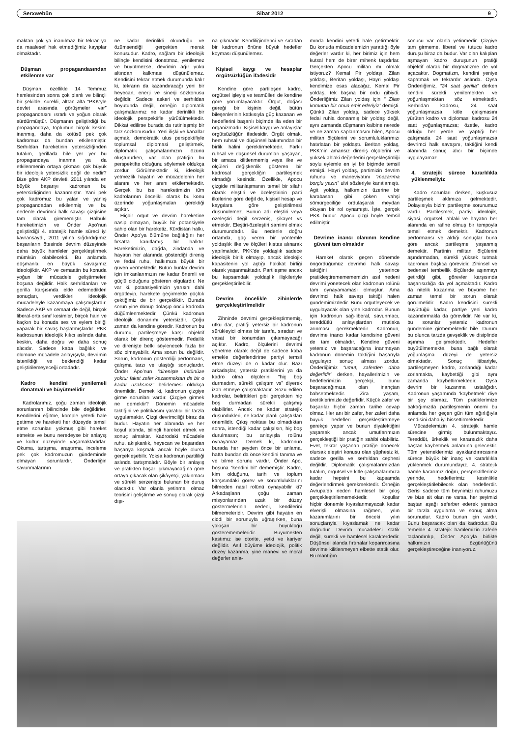Serxwebûn Sibat 2012 9
maktan çok ya inanılmaz bir tekrar ya da maalesef hak etmediğimiz kayıplar olmaktadır.
Düşman propagandasından etkilenme var
Düşman, özellikle 14 Temmuz hamlesinden sonra çok planlı ve bilinçli bir şekilde, sürekli, alttan alta “PKK’yle devlet arasında görüşmeler var” propagandasını ısrarlı ve yoğun olarak sürdürmüştür. Düşmanın geliştirdiği bu propagandaya, toplumun birçok kesimi inanmış, daha da kötüsü pek çok kadromuz da bundan etkilenmiştir. Serhıldan hareketinin yetersizliğinden tutalım, gerillada bile yer yer bu propagandaya inanma ya da etkilenmenin ortaya çıkması çok büyük bir ideolojik yetersizlik değil de nedir? Bize göre AKP devleti, 2011 yılında en büyük başarıyı kadronun bu yetersizliğinden kazanmıştır. Yani pek çok kadromuz bu yalan ve yanlış propagandadan etkilenmiş ve bu nedenle devrimci halk savaşı çizgisine tam olarak girememiştir. Halbuki hareketimizin ve Önder Apo’nun geliştirdiği 4. stratejik hamle süreci iyi kavransaydı, 2011 yılına sığdırdığımız başarıların ötesinde devrim düzeyinde daha büyük hamleler gerçekleştirmek mümkün olabilecekti. Bu anlamda düşmanla en büyük savaşımız ideolojiktir. AKP ve cemaatin bu konuda yoğun bir mücadele geliştirmeleri boşuna değildir. Halk serhıldanları ve gerilla karşısında elde edemedikleri sonuçları, verdikleri ideolojik mücadeleyle kazanmaya çalışmışlardır. Sadece AKP ve cemaat de değil, birçok liberal-orta sınıf kesimler, birçok hain ve kaçkın bu konuda ses ve eylem birliği yaparak bir savaş başlatmışlardır. PKK kadrosunun ideolojik kılıcı aslında daha keskin, daha doğru ve daha sonuç alıcıdır. Sadece kaba bağlılık ve ölümüne mücadele anlayışıyla, devrimin istenildiği ve beklendiği kadar geliştirilemeyeceği ortadadır.
Kadro kendini yenilemeli donatmalı ve büyütmelidir
Kadrolarımız, çoğu zaman ideolojik sorunlarının bilincinde bile değildirler. Kendilerini eğitme, komple yeterli hale getirme ve hareketi her düzeyde temsil etme sorunları yokmuş gibi hareket etmekte ve bunu neredeyse bir anlayış ve kültür düzeyinde yaşamaktadırlar. Okuma, tartışma, araştırma, inceleme pek çok kadromuzun gündeminde olmayan sorunlardır. Önderliğin savunmalarının
ne kadar derinlikli okunduğu ve özümsendiği gerçekten merak konusudur. Kadro, sağlam bir ideolojik bilinçle kendisini donatmaz, yenilemez ve büyütmezse, devrimin ağır yükü altından kalkması düşünülemez. Kendisini tekrar etmek durumunda kalır ki, tekrarın da kazandıracağı yeni bir heyecan, enerji ve sinerji sözkonusu değildir. Sadece askeri ve serhıldan boyutunda değil, örneğin diplomatik çalışmalarımız ne kadar derinlikli bir ideolojik perspektifle yürütülmektedir. Dikkat edilirse burada da rutinleşmiş bir tarz sözkonusudur. Yeni ilişki ve kanallar açmak, demokratik ulus perspektifiyle toplumsal diplomasi geliştirmek, diplomatik çalışmalarımızın özünü oluştururken, var olan pratiğin bu perspektifte olduğunu söylemek oldukça zordur. Görülmektedir ki, ideolojik yetmezlik hayatın ve mücadelenin her alanını ve her anını etkilemektedir. Gerçek bu ise hareketimizin tüm kadrolarının öncelikli olarak bu konu üzerinde yoğunlaşmaları gerektiği açıktır.
Hiçbir örgüt ve devrim hareketine nasip olmayan, büyük bir potansiyele sahip olan bir hareketiz. Kürdistan halkı, Önder Apo’ya ölümüne bağlılığını her fırsatta kanıtlamış bir halktır. Hareketimizin, dağda, zindanda ve hayatın her alanında gösterdiği direniş ve fedai ruhu, halkımıza büyük bir güven vermektedir. Bütün bunlar devrim için imkanlarımızın ne kadar önemli ve güçlü olduğunu gösteren olgulardır. Ne var ki, potansiyelimizin yarısını dahi örgütleyip, harekete geçirmekte güçlük çektiğimiz de bir gerçekliktir. Burada sorun yine dönüp dolaşıp öncü kadroda düğümlenmektedir. Çünkü kadronun ideolojik donanımı yetersizdir. Çoğu zaman da kendine göredir. Kadronun bu durumu, partileşmeye karşı objektif olarak bir direnç göstermedir. Fedailik ve direnişte belki söylenecek fazla bir söz olmayabilir. Ama sorun bu değildir. Sorun, kadronun gösterdiği performans, çalışma tarzı ve ulaştığı sonuçlardır. Önder Apo’nun “direnişte üstünüze yoktur fakat zafer kazanmaktan da bir o kadar uzaksınız” belirlemesi oldukça önemlidir. Demek ki, kadronun çizgiye girme sorunları vardır. Çizgiye girmek ne demektir? Dönemin mücadele taktiğini ve politikasını yaratıcı bir tarzla uygulamaktır. Çizgi devrimciliği biraz da budur. Hayatın her alanında ve her koşul altında, bilinçli hareket etmek ve sonuç almaktır. Kadrodaki mücadele ruhu, akışkanlık, heyecan ve başarıdan başarıya koşmak ancak böyle olursa gerçekleşebilir. Yoksa kadronun partililiği aslında tartışmalıdır. Böyle bir anlayış ve pratikten başarı çıkmayacağına göre ortaya çıkacak olan şikâyetçi, yakınmacı ve sürekli serzenişte bulunan bir duruş olacaktır. Var olanla yetinme, olmaz teorisini geliştirme ve sonuç olarak çizgi dışı-
na çıkmadır. Kendiliğindenci ve sıradan bir kadronun önüne büyük hedefler koyması düşünülemez.
Kişisel kaygı ve hesaplar örgütsüzlüğün ifadesidir
Kendine göre partileşen kadro, örgütsel işleyiş ve teamülleri de kendine göre yorumlayacaktır. Örgüt, doğası gereği bir kişinin değil, bütün bileşenlerinin katkısıyla güç kazanan ve hedeflerini başarılı biçimde ifa eden bir organizmadır. Kişisel kaygı ve anlayışlar örgütsüzlüğün ifadesidir. Örgüt olmak, hem ruhsal ve düşünsel bakımından bir birlik halini gerektirmektedir. Farklı ruhsal ve düşünsel durumları yaşayan, bir amaca kilitlenmemiş veya ilke ve ölçüleri değişkenlik gösteren bir kadrosal gerçekliğin partileşmek olmadığı kesindir. Özellikle, Apocu çizgide militanlaşmanın temel bir silahı olarak eleştiri ve özeleştirinin parti ilkelerine göre değil de, kişisel hesap ve kaygılara göre geliştirilmesi düşünülemez. Bunun adı eleştiri veya özeleştiri değil serzeniş, şikayet vs etmektir. Eleştiri-özeleştiri samimi olmak durumundadır. Bu nedenle doğru ortamda, güç veren bir yöntemle yoldaşlık ilke ve ölçüleri kıstas alınarak yapılmalıdır. PKK’de yoldaşlık sadece ideolojik birlik olmayıp, ancak ideolojik kapasitenin yol açtığı hakikat birliği olarak yaşanmaktadır. Partileşme ancak bu kapsamdaki yoldaşlık ilişkileriyle gerçekleştirilebilir.
Devrim öncelikle zihinlerde gerçekleştirilmelidir
Zihninde devrimi gerçekleştirmemiş, ufku dar, pratiği yetersiz bir kadronun sürükleyici olması bir tarafa, sıradan ve vasat bir konumdan çıkamayacağı açıktır. Kadro, ölçülerini devrimi yönetme olarak değil de sadece kaba emekle değerlendirirse partiyi temsil etme düzeyi de o kadar olur. Bazı arkadaşlar, yetersiz pratiklerini ya da kadro olma ölçülerini “hiç boş durmadım, sürekli çalıştım vs” diyerek izah etmeye çalışmaktadır. Sözü edilen kadrolar, belirttikleri gibi gerçekten hiç boş durmadan sürekli çalışmış olabilirler. Ancak ne kadar stratejik düşündükleri, ne kadar planlı çalıştıkları önemlidir. Çıkış noktası bu olmadıktan sonra, istendiği kadar çalışılsın, hiç boş durulmasın; bu anlayışla rolünü oynayamaz. Demek ki, kadronun burada her şeyden önce bir anlama, hatta bundan da önce kendini tanıma ve ve bilme sorunu vardır. Önder Apo, boşuna “kendini bil” dememiştir. Kadro, kim olduğunu, tarih ve toplum karşısındaki görev ve sorumluluklarını bilmeden nasıl rolünü oynayabilir ki? Arkadaşların çoğu zaman misyonlarından uzak bir düzey göstermelerinin nedeni, kendilerini bilmemeleridir. Devrim gibi hayatın en ciddi bir sorunuyla uğraşırken, buna yakışan bir büyüklüğü gösterememeleridir. Büyümekten kastımız ise otorite, yetki ve kariyer değildir. Asıl büyüme ideolojik, politik düzey kazanma, yine manevi ve moral değerler anla-
mında kendini yeterli hale getirmektir. Bu konuda mücadelemizin yarattığı öyle değerler vardır ki, her birimiz için hem kutsal hem de birer mihenk taşıdırlar. Gerçekten Apocu militan mı olmak istiyoruz? Kemal Pir yoldaşı, Zilan yoldaşı, Beritan yoldaşı, Hayri yoldaşı kendimize esas alacağız. Kemal Pir yoldaş, tek başına bir ordu gibiydi. Önderliğimiz Zilan yoldaş için “ Zilan komutan biz onun emir erleriyiz” demişti. Çünkü Zilan yoldaş, sadece yüksek fedai ruhla donanmış bir yoldaş değil, aynı zamanda düşmanın kalbine nerede ve ne zaman saplanmasını bilen, Apocu militan ölçülerini ve sorumluluklarımızı hatırlatan bir yoldaştı. Beritan yoldaş, PKK’nin amansız direniş ölçülerini ve yüksek ahlaki değerlerini gerçekleştirdiği soylu eylemle en iyi bir biçimde temsil etmişti. Hayri yoldaş, partimizin devrim ruhunu ve maneviyatını “mezarıma borçlu yazın” ulvi sözleriyle kanıtlamıştı. Agit yoldaş, halkımızın üzerine bir karabasan gibi çöken vahşi sömürgeciliğe ordulaşarak meydan okuyan bir rol oynamıştı. İşte, gerçek PKK budur. Apocu çizgi böyle temsil edilmiştir.
Devrime inancı olanının kendine güveni tam olmalıdır
Hareket olarak geçen dönemde öngördüğümüz devrimci halk savaşı taktiğini yeterince pratikleştirememememizin asıl nedeni devrimi yönetecek olan kadronun rolünü tam oynayamaması olmuştur. Ama devrimci halk savaşı taktiği halen gündemimizdedir. Bunu örgütleyecek ve uygulayacak olan yine kadrodur. Bunun için kadronun sağ-liberal, savunmacı, tereddütlü anlayışlardan mutlaka arınması gerekmektedir. Kadronun, devrime inancı kadar kendisine güveni de tam olmalıdır. Kendine güveni yetersiz ve başaracağına inanmayan kadronun dönemin taktiğini başarıyla uygulayıp sonuç alması zordur. Önderliğimiz “umut, zaferden daha değerlidir” derken, hayallerimizin ve hedeflerimizin gerçekçi, bunu başaracağımıza olan inançtan bahsetmektedir. Zira yaşam, ürettiklerimizle değerlidir. Küçük zafer ve başarılar hiçbir zaman tarihe cevap olmaz. Her anı bir zafer, her zaferi daha büyük hedefleri gerçekleştiremeye gerekçe yapar ve bunun diyalektiğini yaşarsak ancak umutlarımızın gerçekleştiği bir pratiğin sahibi olabiliriz. Evet, tekrar yaşanan pratiğe dönecek olursak eleştiri konusu olan şüphesiz ki, sadece gerilla ve serhıldan cephesi değildir. Diplomatik çalışmalarımızdan tutalım, örgütsel ve kitle çalışmalarımıza kadar hepsini bu kapsamda değerlendirmek gerekmektedir. Örneğin Avrupa’da neden hamlesel bir çıkış gerçekleştirilememektedir. Koşullar hiçbir dönemle kıyaslanmayacak kadar elverişli olmasına rağmen, yılın kazanımlarını bir önceki yılın sonuçlarıyla kıyaslamak ne kadar doğrudur. Devrim mücadelesi statik değil, sürekli ve hamlesel karakterdedir. Düşünsel alanda fırtınalar koparırcasına devrime kilitlenmeyen elbette statik olur. Bu mantığın
sonucu var olanla yetinmedir. Çizgiye tam girmeme, liberal ve tutucu kadro duruşu biraz da budur. Var olan kalıpları aşmayan kadro duruşunun pratiği objektif olarak bir dogmatizme de yol açacaktır. Dogmatizm, kendini yeniye kapatmak ve tekrardır aslında. Oysa Önderliğimiz, “24 saat gerilla” derken kendini sürekli yenilemekten ve yoğunlaşmaktan söz etmektedir. Serhıldan kadrosu, 24 saat yoğunlaşmazsa, kitle çalışmasını yürüten kadro ve diplomasi kadrosu 24 saat yoğunlaşmazsa; özetle, kadro olduğu her yerde ve yaptığı her çalışmada 24 saat yoğunlaşmazsa devrimci halk savaşını, taktiğini kendi alanında sonuç alıcı bir biçimde uygulayamaz.
4. stratejik sürece kararlılıkla yüklenmeliyiz
Kadro sorunları derken, kuşkusuz partileşmek aklımıza gelmektedir. Dolayısıyla bizim partileşme sorunumuz vardır. Partileşmek, partiyi ideolojik, siyasi, örgütsel, ahlaki ve hayatın her alanında en rafine olmuş bir tempoyla temsil etmek demektir. Kadronun performansı ve aldığı sonuçlar buna göre ancak partileşme yaşanmış demektir. Partinin militan ölçülerini aşındırmadan, sürekli yüksek tutmak kadronun başlıca görevidir. Zihinsel ve bedensel tembellik ölçülerde aşınmayı getirdiği gibi, görevler karşısında başarısızlığa da yol açmaktadır. Kadro da nitelik kazanma ve büyüme her zaman temel bir sorun olarak görülmelidir. Kadro kendisini sürekli büyüttüğü kadar, partiye yeni kadro kazandırmakla da görevlidir. Ne var ki, bu sorunlar yetersiz kadronun gündemine girmemektedir bile. Durum bu olunca tarzda gevşeklik ve disiplinde aşınma gelişmektedir. Hedefler büyütülmemekte, buna bağlı olarak yoğunlaşma düzeyi de yetersiz olmaktadır. Sonuç itibariyle, partileşmeyen kadro, zorlandığı kadar zorlamakta, kaybettiği gibi aynı zamanda kaybettirmektedir. Oysa devrim bir kazanma ustalığıdır. Kadronun yaşamında ‘kaybetmek’ diye bir şey olamaz. Tüm pratiklerimize baktığımızda partileşmenin önemi bu anlamda her geçen gün tüm ağırlığıyla kendisini daha iyi hissettirmektedir.
Mücadelemizin 4. stratejik hamle sürecine girmiş bulunmaktayız. Tereddüt, ürkeklik ve kararsızlık daha baştan kaybetmek anlamına gelecektir. Tüm yeteneklerimizi ayaklandırırcasına sürece büyük bir inanç ve kararlılıkla yüklenmek durumundayız. 4. stratejik hamle kararımız doğru, perspektiflerimiz yerinde, hedeflerimiz kesinlikle gerçekleştirilebilecek olan hedeflerdir. Gerisi sadece tüm beynimizi ruhumuzu ve bize ait olan ne varsa, her şeyimizi baştan aşağı seferber ederek yaratıcı bir tarzla uygulama ve sonuç alma sorunudur. Kadro bunun için vardır. Bunu başaracak olan da kadrodur. Bu temelde 4. stratejik hamlemizin zaferle taçlandırılıp, Önder Apo’yla birlikte halkımızın özgürlüğünü gerçekleştireceğine inanıyoruz.